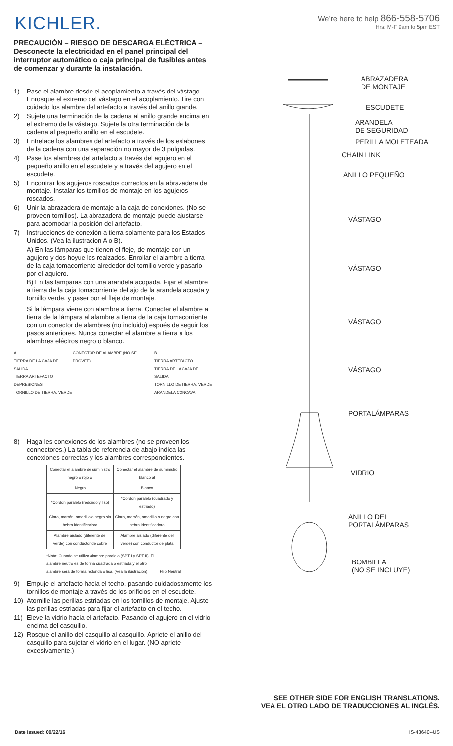KICHLER.
We’re here to help 866-558-5706
Hrs: M-F 9am to 5pm EST
PRECAUCIÓN – RIESGO DE DESCARGA ELÉCTRICA – Desconecte la electricidad en el panel principal del interruptor automático o caja principal de fusibles antes de comenzar y durante la instalación.
1) Pase el alambre desde el acoplamiento a través del vástago. Enrosque el extremo del vástago en el acoplamiento. Tire con cuidado los alambre del artefacto a través del anillo grande.
2) Sujete una terminación de la cadena al anillo grande encima en el extremo de la vástago. Sujete la otra terminación de la cadena al pequeño anillo en el escudete.
3) Entrelace los alambres del artefacto a través de los eslabones de la cadena con una separación no mayor de 3 pulgadas.
4) Pase los alambres del artefacto a través del agujero en el pequeño anillo en el escudete y a través del agujero en el escudete.
5) Encontrar los agujeros roscados correctos en la abrazadera de montaje. Instalar los tornillos de montaje en los agujeros roscados.
6) Unir la abrazadera de montaje a la caja de conexiones. (No se proveen tornillos). La abrazadera de montaje puede ajustarse para acomodar la posición del artefacto.
7) Instrucciones de conexión a tierra solamente para los Estados Unidos. (Vea la ilustracion A o B).
A) En las lámparas que tienen el fleje, de montaje con un agujero y dos hoyue los realzados. Enrollar el alambre a tierra de la caja tomacorriente alrededor del tornillo verde y pasarlo por el aquiero.
B) En las lámparas con una arandela acopada. Fijar el alambre a tierra de la caja tomacorriente del ajo de la arandela acoada y tornillo verde, y paser por el fleje de montaje.
Si la lámpara viene con alambre a tierra. Conecter el alambre a tierra de la lámpara al alambre a tierra de la caja tomacorriente con un conector de alambres (no incluido) espués de seguir los pasos anteriores. Nunca conectar el alambre a tierra a los alambres eléctros negro o blanco.
A
TIERRA DE LA CAJA DE SALIDA
TIERRA ARTEFACTO
DEPRESIONES
TORNILLO DE TIERRA, VERDE
CONECTOR DE ALAMBRE (NO SE PROVEE)
B
TIERRA ARTEFACTO
TIERRA DE LA CAJA DE SALIDA
TORNILLO DE TIERRA, VERDE
ARANDELA CONCAVA
8) Haga les conexiones de los alambres (no se proveen los connectores.) La tabla de referencia de abajo indica las conexiones correctas y los alambres correspondientes.
| Conectar el alambre de suministro negro o rojo al | Conectar el alambre de suministro blanco al |
| Negro | Blanco |
| *Cordon paralelo (redondo y liso) | *Cordon paralelo (cuadrado y estriado) |
| Claro, marrón, amarillio o negro sin hebra identificadora | Claro, marrón, amarillio o negro con hebra identificadora |
| Alambre aislado (diferente del verde) con conductor de cobre | Alambre aislado (diferente del verde) con conductor de plata |
*Nota: Cuando se utiliza alambre paralelo (SPT I y SPT II). El alambre neutro es de forma cuadrada o estriada y el otro alambre será de forma redonda o lisa. (Vea la ilustración). Hilo Neutral
9) Empuje el artefacto hacia el techo, pasando cuidadosamente los tornillos de montaje a través de los orificios en el escudete.
10) Atornille las perillas estriadas en los tornillos de montaje. Ajuste las perillas estriadas para fijar el artefacto en el techo.
11) Eleve la vidrio hacia el artefacto. Pasando el agujero en el vidrio encima del casquillo.
12) Rosque el anillo del casquillo al casquillo. Apriete el anillo del casquillo para sujetar el vidrio en el lugar. (NO apriete excesivamente.)
ABRAZADERA
DE MONTAJE
ESCUDETE
ARANDELA
DE SEGURIDAD
PERILLA MOLETEADA
CHAIN LINK
ANILLO PEQUEÑO
VÁSTAGO
VÁSTAGO
VÁSTAGO
VÁSTAGO
PORTALÁMPARAS
VIDRIO
ANILLO DEL
PORTALÁMPARAS
BOMBILLA
(NO SE INCLUYE)
SEE OTHER SIDE FOR ENGLISH TRANSLATIONS.
VEA EL OTRO LADO DE TRADUCCIONES AL INGLÉS.
Date Issued: 09/22/16 IS-43640--US